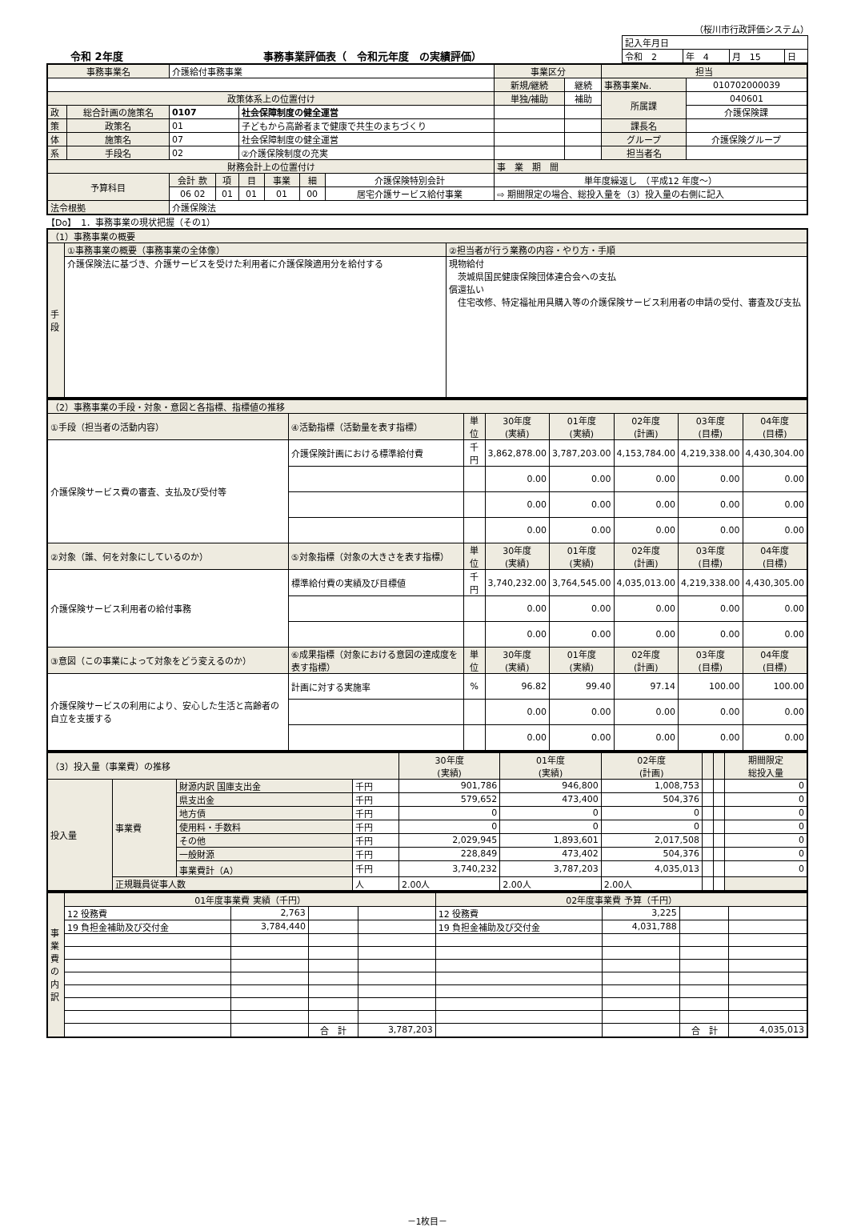（桜川市行政評価システム）
令和 2年度 事務事業評価表（　令和元年度　の実績評価）
| 記入年月日 | | | |
| 令和 2 | 年 4 | 月 15 | 日 |
| 事務事業名 | | 介護給付事務事業 | | | | | | 事業区分 | | 担当 | |
| | | | | | | | | 新規/継続 | 継続 | 事務事業№. | 010702000039 |
| 政策体系上の位置付け | | | | | | | | 単独/補助 | 補助 | 所属課 | 040601 |
| 政 | 総合計画の施策名 | 0107 | | 社会保障制度の健全運営 | | | | | | | 介護保険課 |
| 策 | 政策名 | 01 | | 子どもから高齢者まで健康で共生のまちづくり | | | | | | 課長名 | |
| 体 | 施策名 | 07 | | 社会保障制度の健全運営 | | | | | | グループ | 介護保険グループ |
| 系 | 手段名 | 02 | | ②介護保険制度の充実 | | | | | | 担当者名 | |
| 財務会計上の位置付け | | | | | | | | 事 業 期 間 | | | |
| 予算科目 | | 会計 款 | 項 | 目 | 事業 | 細 | 介護保険特別会計 | 単年度繰返し （平成12 年度～） | | | |
| | | 06 02 | 01 | 01 | 01 | 00 | 居宅介護サービス給付事業 | ⇨ 期間限定の場合、総投入量を（3）投入量の右側に記入 | | | |
| 法令根拠 | | 介護保険法 | | | | | | | | | |
【Do】　1．事務事業の現状把握（その1）
| （1）事務事業の概要 | | |
| 手段 | ①事務事業の概要（事務事業の全体像） | ②担当者が行う業務の内容・やり方・手順 |
| | 介護保険法に基づき、介護サービスを受けた利用者に介護保険適用分を給付する | 現物給付 茨城県国民健康保険団体連合会への支払 償還払い 住宅改修、特定福祉用具購入等の介護保険サービス利用者の申請の受付、審査及び支払 |
| （2）事務事業の手段・対象・意図と各指標、指標値の推移 | | | | | | | |
| ①手段（担当者の活動内容） | ④活動指標（活動量を表す指標） | 単位 | 30年度 (実績) | 01年度 (実績) | 02年度 (計画) | 03年度 (目標) | 04年度 (目標) |
| 介護保険サービス費の審査、支払及び受付等 | 介護保険計画における標準給付費 | 千円 | 3,862,878.00 | 3,787,203.00 | 4,153,784.00 | 4,219,338.00 | 4,430,304.00 |
| | | | 0.00 | 0.00 | 0.00 | 0.00 | 0.00 |
| | | | 0.00 | 0.00 | 0.00 | 0.00 | 0.00 |
| | | | 0.00 | 0.00 | 0.00 | 0.00 | 0.00 |
| ②対象（誰、何を対象にしているのか） | ⑤対象指標（対象の大きさを表す指標） | 単位 | 30年度 (実績) | 01年度 (実績) | 02年度 (計画) | 03年度 (目標) | 04年度 (目標) |
| 介護保険サービス利用者の給付事務 | 標準給付費の実績及び目標値 | 千円 | 3,740,232.00 | 3,764,545.00 | 4,035,013.00 | 4,219,338.00 | 4,430,305.00 |
| | | | 0.00 | 0.00 | 0.00 | 0.00 | 0.00 |
| | | | 0.00 | 0.00 | 0.00 | 0.00 | 0.00 |
| ③意図（この事業によって対象をどう変えるのか） | ⑥成果指標（対象における意図の達成度を表す指標） | 単位 | 30年度 (実績) | 01年度 (実績) | 02年度 (計画) | 03年度 (目標) | 04年度 (目標) |
| 介護保険サービスの利用により、安心した生活と高齢者の自立を支援する | 計画に対する実施率 | % | 96.82 | 99.40 | 97.14 | 100.00 | 100.00 |
| | | | 0.00 | 0.00 | 0.00 | 0.00 | 0.00 |
| | | | 0.00 | 0.00 | 0.00 | 0.00 | 0.00 |
| （3）投入量（事業費）の推移 | | | | 30年度 (実績) | 01年度 (実績) | 02年度 (計画) | | | 期間限定 総投入量 |
| 投入量 | 事業費 | 財源内訳 国庫支出金 | 千円 | 901,786 | 946,800 | 1,008,753 | | | 0 |
| | | 県支出金 | 千円 | 579,652 | 473,400 | 504,376 | | | 0 |
| | | 地方債 | 千円 | 0 | 0 | 0 | | | 0 |
| | | 使用料・手数料 | 千円 | 0 | 0 | 0 | | | 0 |
| | | その他 | 千円 | 2,029,945 | 1,893,601 | 2,017,508 | | | 0 |
| | | 一般財源 | 千円 | 228,849 | 473,402 | 504,376 | | | 0 |
| | | 事業費計（A） | 千円 | 3,740,232 | 3,787,203 | 4,035,013 | | | 0 |
| | 正規職員従事人数 | | 人 | 2.00人 | 2.00人 | 2.00人 | | | |
| 事業費の内訳 | 01年度事業費 実績（千円） | | | | 02年度事業費 予算（千円） | | | |
| | 12 役務費 | 2,763 | | | 12 役務費 | 3,225 | | |
| | 19 負担金補助及び交付金 | 3,784,440 | | | 19 負担金補助及び交付金 | 4,031,788 | | |
| | | | 合 計 | 3,787,203 | | | 合 計 | 4,035,013 |
－1枚目－